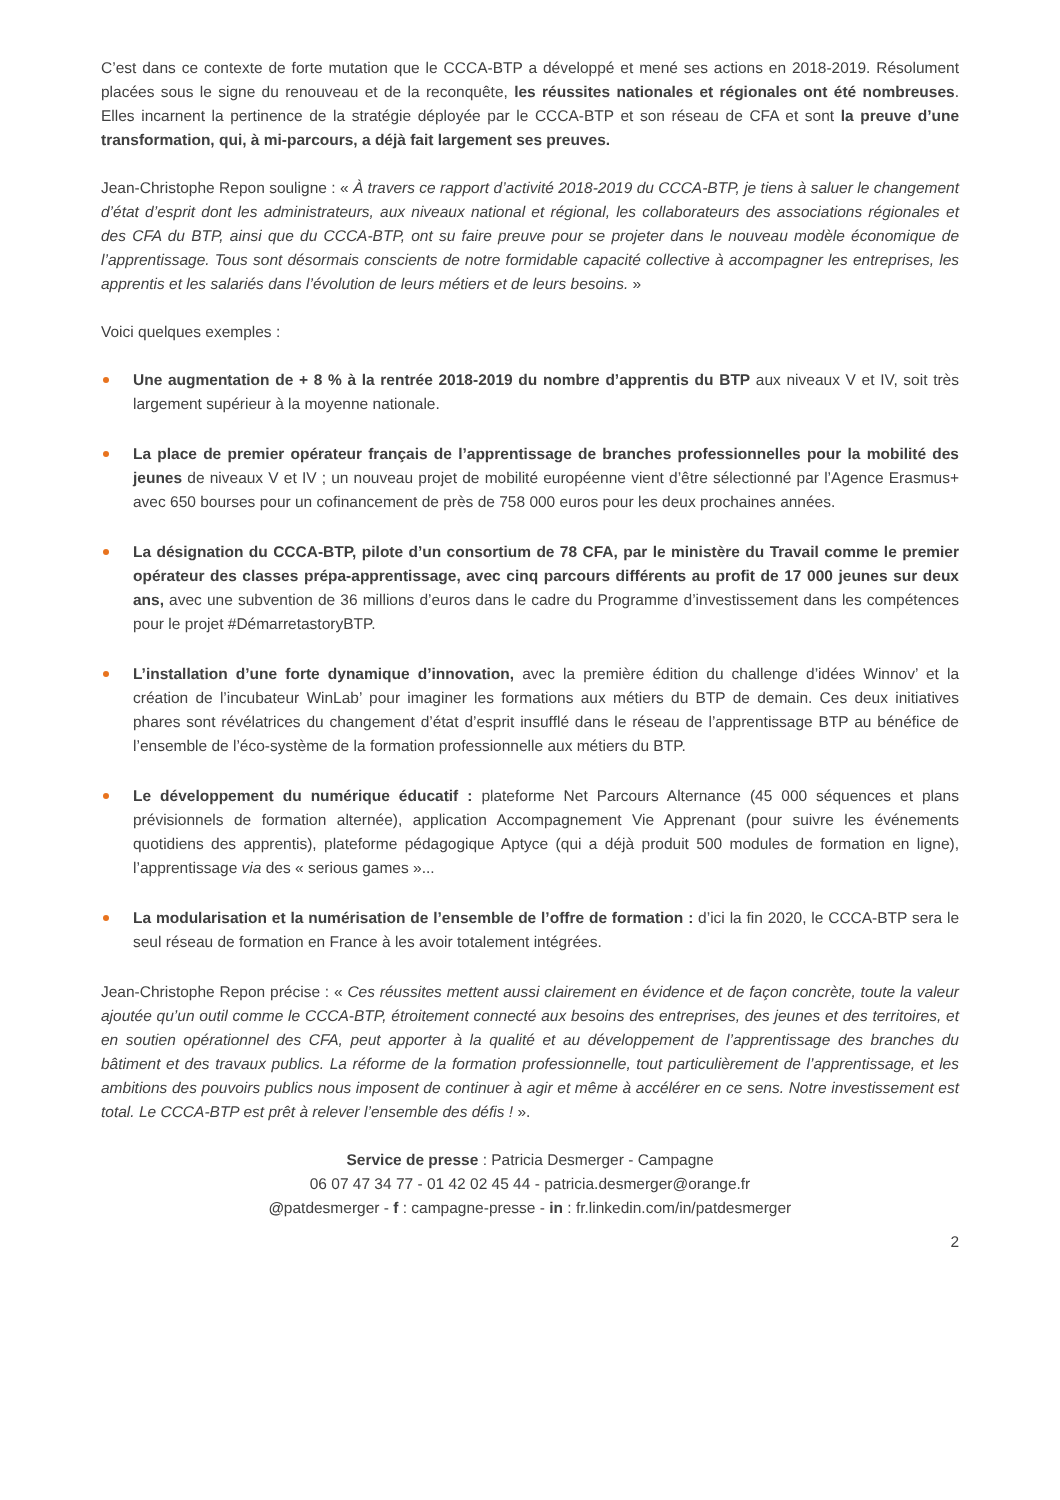C’est dans ce contexte de forte mutation que le CCCA-BTP a développé et mené ses actions en 2018-2019. Résolument placées sous le signe du renouveau et de la reconquête, les réussites nationales et régionales ont été nombreuses. Elles incarnent la pertinence de la stratégie déployée par le CCCA-BTP et son réseau de CFA et sont la preuve d’une transformation, qui, à mi-parcours, a déjà fait largement ses preuves.
Jean-Christophe Repon souligne : « À travers ce rapport d’activité 2018-2019 du CCCA-BTP, je tiens à saluer le changement d’état d’esprit dont les administrateurs, aux niveaux national et régional, les collaborateurs des associations régionales et des CFA du BTP, ainsi que du CCCA-BTP, ont su faire preuve pour se projeter dans le nouveau modèle économique de l’apprentissage. Tous sont désormais conscients de notre formidable capacité collective à accompagner les entreprises, les apprentis et les salariés dans l’évolution de leurs métiers et de leurs besoins. »
Voici quelques exemples :
Une augmentation de + 8 % à la rentrée 2018-2019 du nombre d’apprentis du BTP aux niveaux V et IV, soit très largement supérieur à la moyenne nationale.
La place de premier opérateur français de l’apprentissage de branches professionnelles pour la mobilité des jeunes de niveaux V et IV ; un nouveau projet de mobilité européenne vient d’être sélectionné par l’Agence Erasmus+ avec 650 bourses pour un cofinancement de près de 758 000 euros pour les deux prochaines années.
La désignation du CCCA-BTP, pilote d’un consortium de 78 CFA, par le ministère du Travail comme le premier opérateur des classes prépa-apprentissage, avec cinq parcours différents au profit de 17 000 jeunes sur deux ans, avec une subvention de 36 millions d’euros dans le cadre du Programme d’investissement dans les compétences pour le projet #DémarretastoryBTP.
L’installation d’une forte dynamique d’innovation, avec la première édition du challenge d’idées Winnov’ et la création de l’incubateur WinLab’ pour imaginer les formations aux métiers du BTP de demain. Ces deux initiatives phares sont révélatrices du changement d’état d’esprit insufflé dans le réseau de l’apprentissage BTP au bénéfice de l’ensemble de l’éco-système de la formation professionnelle aux métiers du BTP.
Le développement du numérique éducatif : plateforme Net Parcours Alternance (45 000 séquences et plans prévisionnels de formation alternée), application Accompagnement Vie Apprenant (pour suivre les événements quotidiens des apprentis), plateforme pédagogique Aptyce (qui a déjà produit 500 modules de formation en ligne), l’apprentissage via des « serious games »...
La modularisation et la numérisation de l’ensemble de l’offre de formation : d’ici la fin 2020, le CCCA-BTP sera le seul réseau de formation en France à les avoir totalement intégrées.
Jean-Christophe Repon précise : « Ces réussites mettent aussi clairement en évidence et de façon concrète, toute la valeur ajoutée qu’un outil comme le CCCA-BTP, étroitement connecté aux besoins des entreprises, des jeunes et des territoires, et en soutien opérationnel des CFA, peut apporter à la qualité et au développement de l’apprentissage des branches du bâtiment et des travaux publics. La réforme de la formation professionnelle, tout particulièrement de l’apprentissage, et les ambitions des pouvoirs publics nous imposent de continuer à agir et même à accélérer en ce sens. Notre investissement est total. Le CCCA-BTP est prêt à relever l’ensemble des défis ! ».
Service de presse : Patricia Desmerger - Campagne
06 07 47 34 77 - 01 42 02 45 44 - patricia.desmerger@orange.fr
@patdesmerger - f : campagne-presse - in : fr.linkedin.com/in/patdesmerger
2